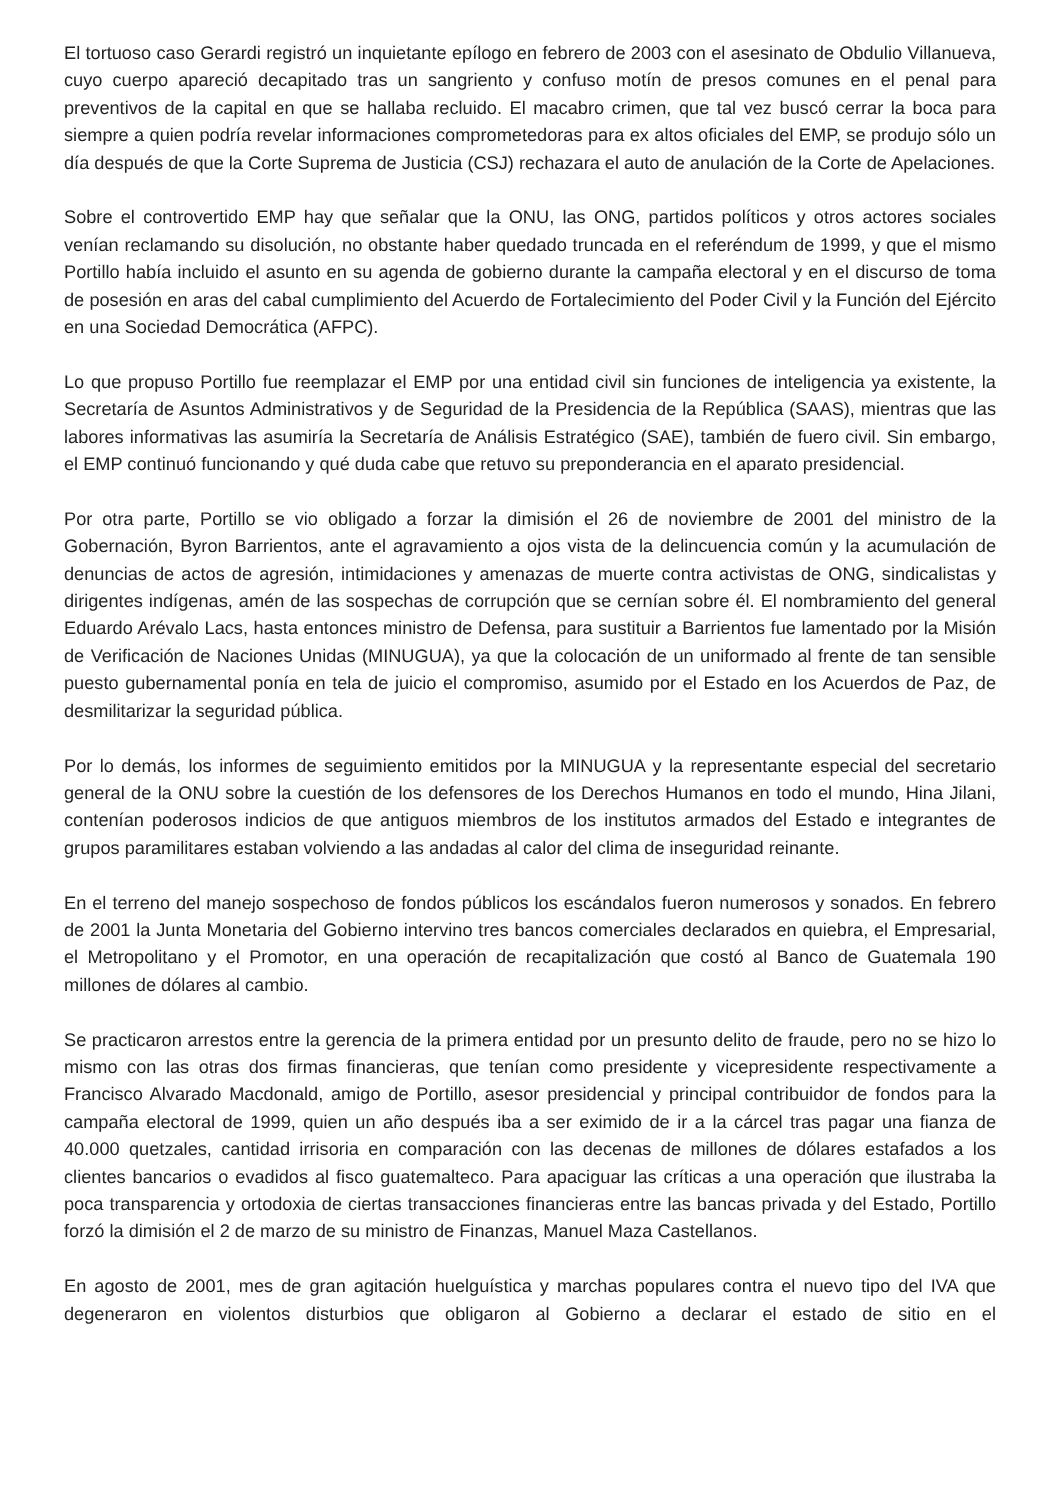El tortuoso caso Gerardi registró un inquietante epílogo en febrero de 2003 con el asesinato de Obdulio Villanueva, cuyo cuerpo apareció decapitado tras un sangriento y confuso motín de presos comunes en el penal para preventivos de la capital en que se hallaba recluido. El macabro crimen, que tal vez buscó cerrar la boca para siempre a quien podría revelar informaciones comprometedoras para ex altos oficiales del EMP, se produjo sólo un día después de que la Corte Suprema de Justicia (CSJ) rechazara el auto de anulación de la Corte de Apelaciones.
Sobre el controvertido EMP hay que señalar que la ONU, las ONG, partidos políticos y otros actores sociales venían reclamando su disolución, no obstante haber quedado truncada en el referéndum de 1999, y que el mismo Portillo había incluido el asunto en su agenda de gobierno durante la campaña electoral y en el discurso de toma de posesión en aras del cabal cumplimiento del Acuerdo de Fortalecimiento del Poder Civil y la Función del Ejército en una Sociedad Democrática (AFPC).
Lo que propuso Portillo fue reemplazar el EMP por una entidad civil sin funciones de inteligencia ya existente, la Secretaría de Asuntos Administrativos y de Seguridad de la Presidencia de la República (SAAS), mientras que las labores informativas las asumiría la Secretaría de Análisis Estratégico (SAE), también de fuero civil. Sin embargo, el EMP continuó funcionando y qué duda cabe que retuvo su preponderancia en el aparato presidencial.
Por otra parte, Portillo se vio obligado a forzar la dimisión el 26 de noviembre de 2001 del ministro de la Gobernación, Byron Barrientos, ante el agravamiento a ojos vista de la delincuencia común y la acumulación de denuncias de actos de agresión, intimidaciones y amenazas de muerte contra activistas de ONG, sindicalistas y dirigentes indígenas, amén de las sospechas de corrupción que se cernían sobre él. El nombramiento del general Eduardo Arévalo Lacs, hasta entonces ministro de Defensa, para sustituir a Barrientos fue lamentado por la Misión de Verificación de Naciones Unidas (MINUGUA), ya que la colocación de un uniformado al frente de tan sensible puesto gubernamental ponía en tela de juicio el compromiso, asumido por el Estado en los Acuerdos de Paz, de desmilitarizar la seguridad pública.
Por lo demás, los informes de seguimiento emitidos por la MINUGUA y la representante especial del secretario general de la ONU sobre la cuestión de los defensores de los Derechos Humanos en todo el mundo, Hina Jilani, contenían poderosos indicios de que antiguos miembros de los institutos armados del Estado e integrantes de grupos paramilitares estaban volviendo a las andadas al calor del clima de inseguridad reinante.
En el terreno del manejo sospechoso de fondos públicos los escándalos fueron numerosos y sonados. En febrero de 2001 la Junta Monetaria del Gobierno intervino tres bancos comerciales declarados en quiebra, el Empresarial, el Metropolitano y el Promotor, en una operación de recapitalización que costó al Banco de Guatemala 190 millones de dólares al cambio.
Se practicaron arrestos entre la gerencia de la primera entidad por un presunto delito de fraude, pero no se hizo lo mismo con las otras dos firmas financieras, que tenían como presidente y vicepresidente respectivamente a Francisco Alvarado Macdonald, amigo de Portillo, asesor presidencial y principal contribuidor de fondos para la campaña electoral de 1999, quien un año después iba a ser eximido de ir a la cárcel tras pagar una fianza de 40.000 quetzales, cantidad irrisoria en comparación con las decenas de millones de dólares estafados a los clientes bancarios o evadidos al fisco guatemalteco. Para apaciguar las críticas a una operación que ilustraba la poca transparencia y ortodoxia de ciertas transacciones financieras entre las bancas privada y del Estado, Portillo forzó la dimisión el 2 de marzo de su ministro de Finanzas, Manuel Maza Castellanos.
En agosto de 2001, mes de gran agitación huelguística y marchas populares contra el nuevo tipo del IVA que degeneraron en violentos disturbios que obligaron al Gobierno a declarar el estado de sitio en el